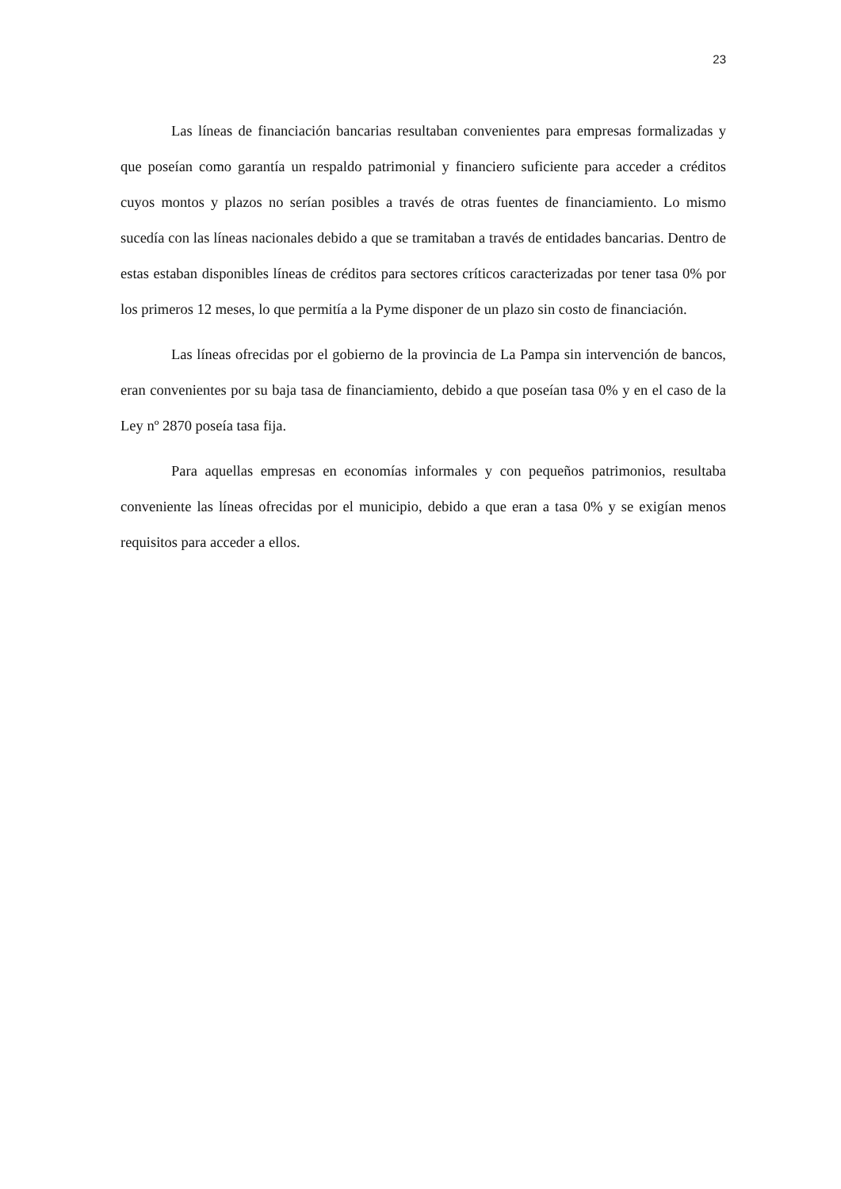23
Las líneas de financiación bancarias resultaban convenientes para empresas formalizadas y que poseían como garantía un respaldo patrimonial y financiero suficiente para acceder a créditos cuyos montos y plazos no serían posibles a través de otras fuentes de financiamiento. Lo mismo sucedía con las líneas nacionales debido a que se tramitaban a través de entidades bancarias. Dentro de estas estaban disponibles líneas de créditos para sectores críticos caracterizadas por tener tasa 0% por los primeros 12 meses, lo que permitía a la Pyme disponer de un plazo sin costo de financiación.
Las líneas ofrecidas por el gobierno de la provincia de La Pampa sin intervención de bancos, eran convenientes por su baja tasa de financiamiento, debido a que poseían tasa 0% y en el caso de la Ley nº 2870 poseía tasa fija.
Para aquellas empresas en economías informales y con pequeños patrimonios, resultaba conveniente las líneas ofrecidas por el municipio, debido a que eran a tasa 0% y se exigían menos requisitos para acceder a ellos.